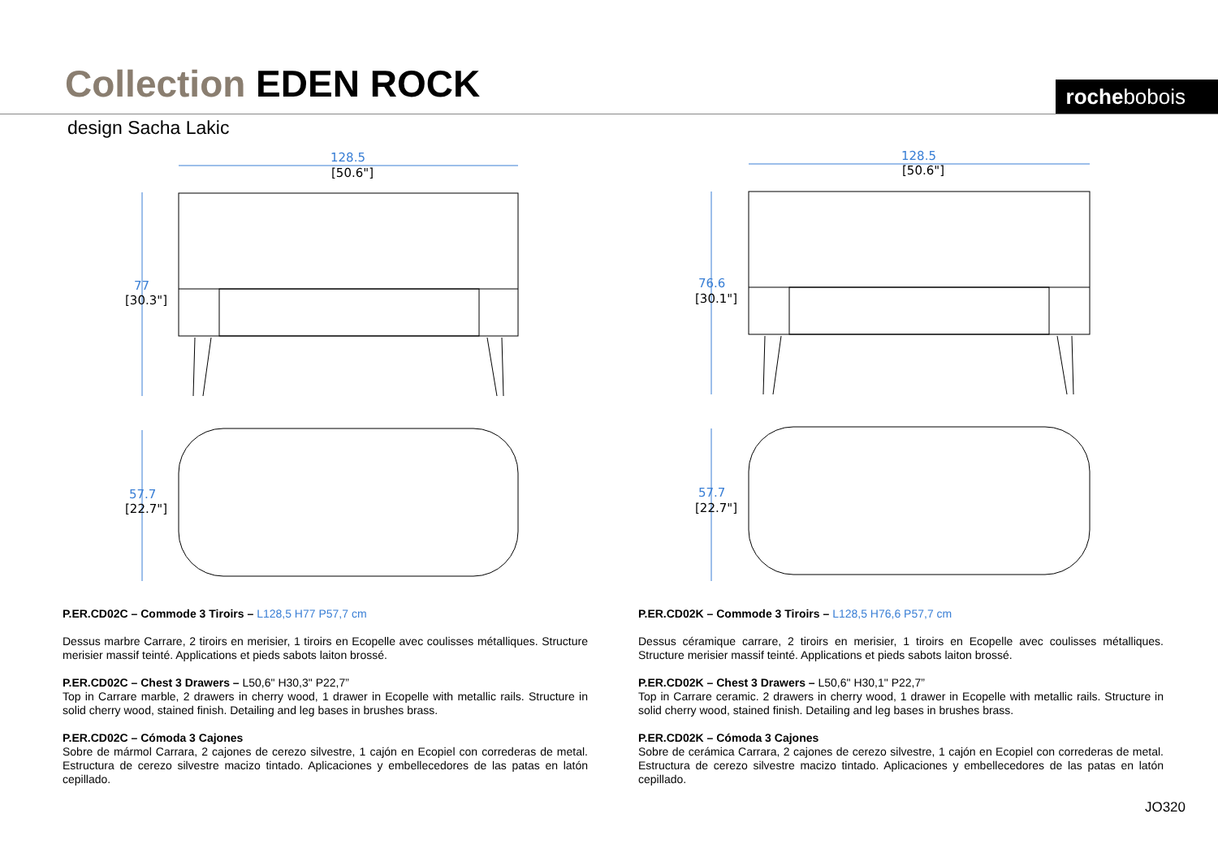Collection EDEN ROCK rochebobois
design Sacha Lakic
128.5
77
57.7
128.5
76.6
57.7
[50.6"]
[30.3"]
[22.7"]
[50.6"]
[30.1"]
[22.7"]
P.ER.CD02C – Commode 3 Tiroirs – L128,5 H77 P57,7 cm
Dessus marbre Carrare, 2 tiroirs en merisier, 1 tiroirs en Ecopelle avec coulisses métalliques. Structure merisier massif teinté. Applications et pieds sabots laiton brossé.
P.ER.CD02C – Chest 3 Drawers – L50,6" H30,3" P22,7”
Top in Carrare marble, 2 drawers in cherry wood, 1 drawer in Ecopelle with metallic rails. Structure in solid cherry wood, stained finish. Detailing and leg bases in brushes brass.
P.ER.CD02C – Cómoda 3 Cajones
Sobre de mármol Carrara, 2 cajones de cerezo silvestre, 1 cajón en Ecopiel con correderas de metal. Estructura de cerezo silvestre macizo tintado. Aplicaciones y embellecedores de las patas en latón cepillado.
P.ER.CD02K – Commode 3 Tiroirs – L128,5 H76,6 P57,7 cm
Dessus céramique carrare, 2 tiroirs en merisier, 1 tiroirs en Ecopelle avec coulisses métalliques. Structure merisier massif teinté. Applications et pieds sabots laiton brossé.
P.ER.CD02K – Chest 3 Drawers – L50,6" H30,1" P22,7”
Top in Carrare ceramic. 2 drawers in cherry wood, 1 drawer in Ecopelle with metallic rails. Structure in solid cherry wood, stained finish. Detailing and leg bases in brushes brass.
P.ER.CD02K – Cómoda 3 Cajones
Sobre de cerámica Carrara, 2 cajones de cerezo silvestre, 1 cajón en Ecopiel con correderas de metal. Estructura de cerezo silvestre macizo tintado. Aplicaciones y embellecedores de las patas en latón cepillado.
JO320